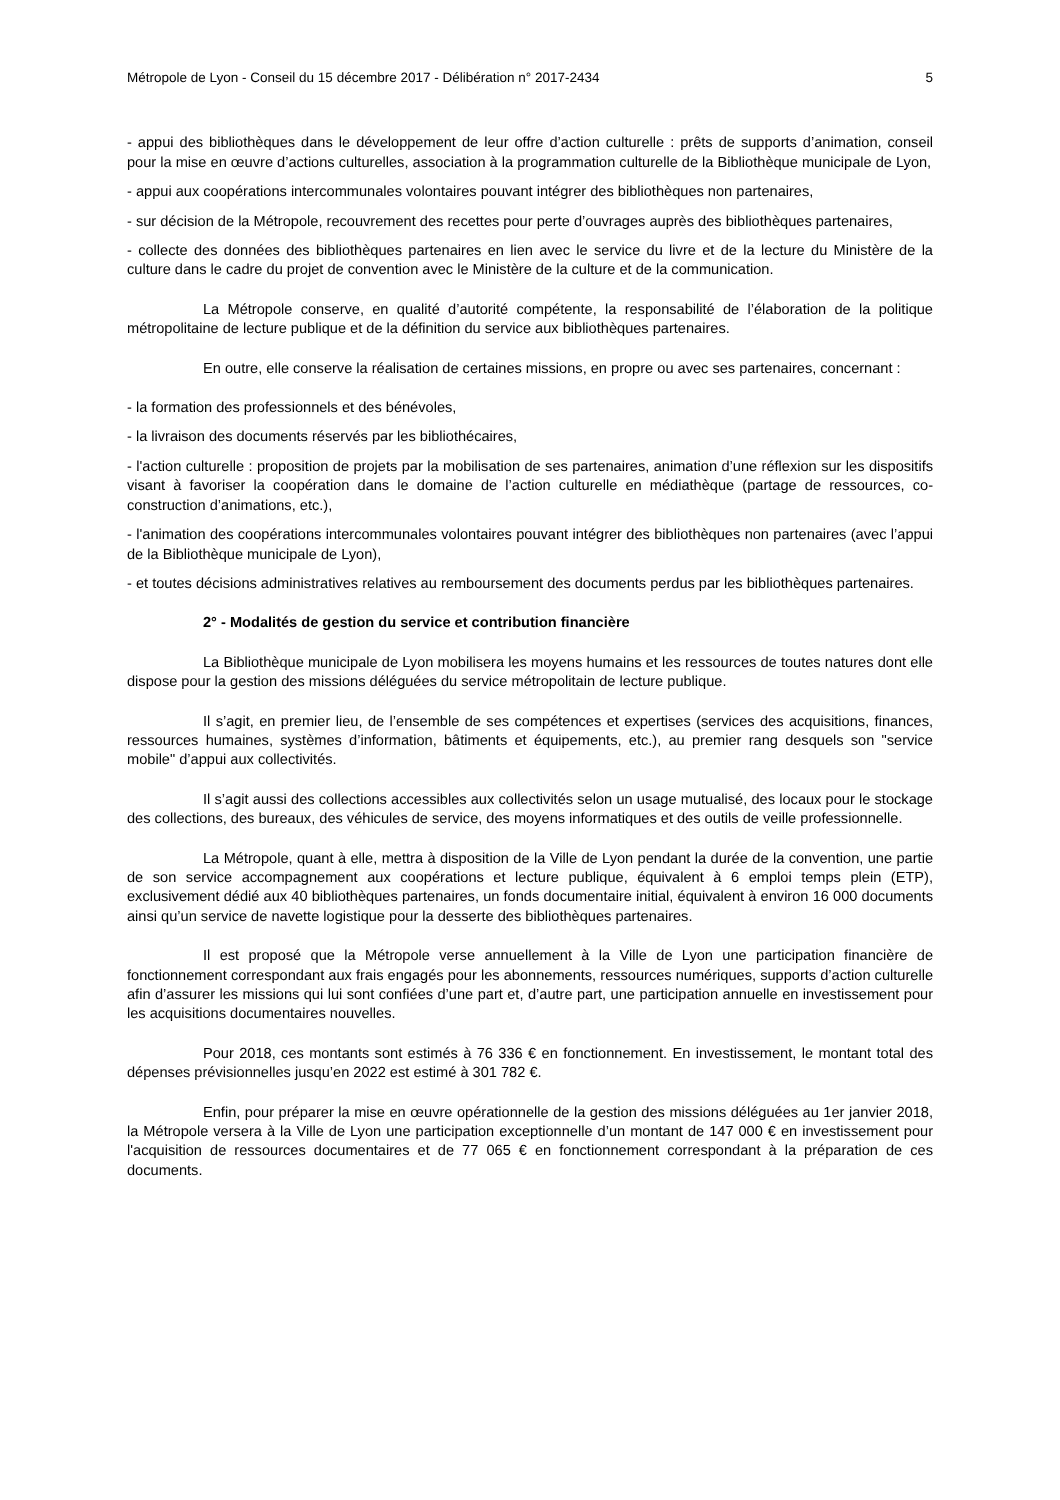Métropole de Lyon - Conseil du 15 décembre 2017 - Délibération n° 2017-2434 5
- appui des bibliothèques dans le développement de leur offre d’action culturelle : prêts de supports d’animation, conseil pour la mise en œuvre d’actions culturelles, association à la programmation culturelle de la Bibliothèque municipale de Lyon,
- appui aux coopérations intercommunales volontaires pouvant intégrer des bibliothèques non partenaires,
- sur décision de la Métropole, recouvrement des recettes pour perte d’ouvrages auprès des bibliothèques partenaires,
- collecte des données des bibliothèques partenaires en lien avec le service du livre et de la lecture du Ministère de la culture dans le cadre du projet de convention avec le Ministère de la culture et de la communication.
La Métropole conserve, en qualité d’autorité compétente, la responsabilité de l’élaboration de la politique métropolitaine de lecture publique et de la définition du service aux bibliothèques partenaires.
En outre, elle conserve la réalisation de certaines missions, en propre ou avec ses partenaires, concernant :
- la formation des professionnels et des bénévoles,
- la livraison des documents réservés par les bibliothécaires,
- l'action culturelle : proposition de projets par la mobilisation de ses partenaires, animation d’une réflexion sur les dispositifs visant à favoriser la coopération dans le domaine de l’action culturelle en médiathèque (partage de ressources, co-construction d’animations, etc.),
- l'animation des coopérations intercommunales volontaires pouvant intégrer des bibliothèques non partenaires (avec l’appui de la Bibliothèque municipale de Lyon),
- et toutes décisions administratives relatives au remboursement des documents perdus par les bibliothèques partenaires.
2° - Modalités de gestion du service et contribution financière
La Bibliothèque municipale de Lyon mobilisera les moyens humains et les ressources de toutes natures dont elle dispose pour la gestion des missions déléguées du service métropolitain de lecture publique.
Il s’agit, en premier lieu, de l’ensemble de ses compétences et expertises (services des acquisitions, finances, ressources humaines, systèmes d’information, bâtiments et équipements, etc.), au premier rang desquels son "service mobile" d’appui aux collectivités.
Il s’agit aussi des collections accessibles aux collectivités selon un usage mutualisé, des locaux pour le stockage des collections, des bureaux, des véhicules de service, des moyens informatiques et des outils de veille professionnelle.
La Métropole, quant à elle, mettra à disposition de la Ville de Lyon pendant la durée de la convention, une partie de son service accompagnement aux coopérations et lecture publique, équivalent à 6 emploi temps plein (ETP), exclusivement dédié aux 40 bibliothèques partenaires, un fonds documentaire initial, équivalent à environ 16 000 documents ainsi qu’un service de navette logistique pour la desserte des bibliothèques partenaires.
Il est proposé que la Métropole verse annuellement à la Ville de Lyon une participation financière de fonctionnement correspondant aux frais engagés pour les abonnements, ressources numériques, supports d’action culturelle afin d’assurer les missions qui lui sont confiées d’une part et, d’autre part, une participation annuelle en investissement pour les acquisitions documentaires nouvelles.
Pour 2018, ces montants sont estimés à 76 336 € en fonctionnement. En investissement, le montant total des dépenses prévisionnelles jusqu’en 2022 est estimé à 301 782 €.
Enfin, pour préparer la mise en œuvre opérationnelle de la gestion des missions déléguées au 1er janvier 2018, la Métropole versera à la Ville de Lyon une participation exceptionnelle d’un montant de 147 000 € en investissement pour l'acquisition de ressources documentaires et de 77 065 € en fonctionnement correspondant à la préparation de ces documents.